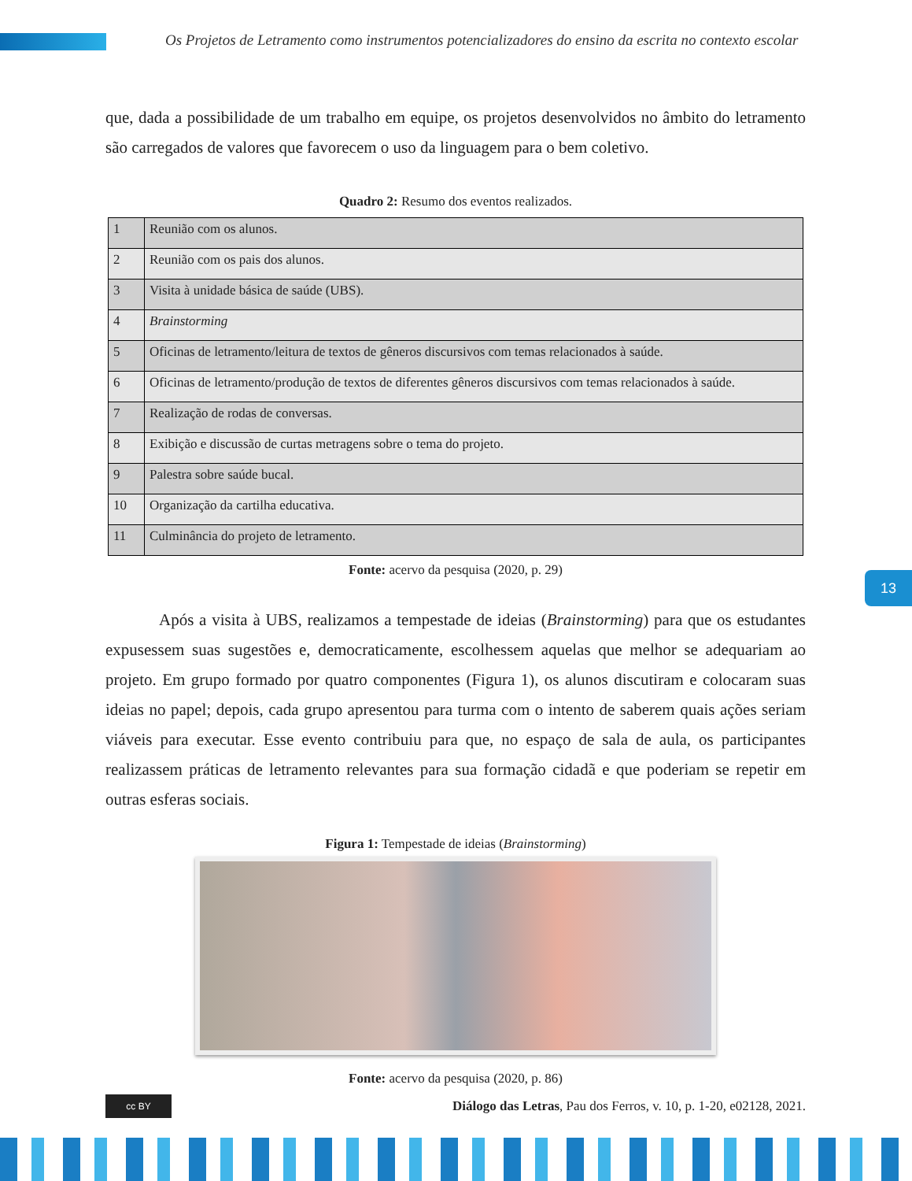Os Projetos de Letramento como instrumentos potencializadores do ensino da escrita no contexto escolar
que, dada a possibilidade de um trabalho em equipe, os projetos desenvolvidos no âmbito do letramento são carregados de valores que favorecem o uso da linguagem para o bem coletivo.
Quadro 2: Resumo dos eventos realizados.
| 1 | Reunião com os alunos. |
| 2 | Reunião com os pais dos alunos. |
| 3 | Visita à unidade básica de saúde (UBS). |
| 4 | Brainstorming |
| 5 | Oficinas de letramento/leitura de textos de gêneros discursivos com temas relacionados à saúde. |
| 6 | Oficinas de letramento/produção de textos de diferentes gêneros discursivos com temas relacionados à saúde. |
| 7 | Realização de rodas de conversas. |
| 8 | Exibição e discussão de curtas metragens sobre o tema do projeto. |
| 9 | Palestra sobre saúde bucal. |
| 10 | Organização da cartilha educativa. |
| 11 | Culminância do projeto de letramento. |
Fonte: acervo da pesquisa (2020, p. 29)
Após a visita à UBS, realizamos a tempestade de ideias (Brainstorming) para que os estudantes expusessem suas sugestões e, democraticamente, escolhessem aquelas que melhor se adequariam ao projeto. Em grupo formado por quatro componentes (Figura 1), os alunos discutiram e colocaram suas ideias no papel; depois, cada grupo apresentou para turma com o intento de saberem quais ações seriam viáveis para executar. Esse evento contribuiu para que, no espaço de sala de aula, os participantes realizassem práticas de letramento relevantes para sua formação cidadã e que poderiam se repetir em outras esferas sociais.
Figura 1: Tempestade de ideias (Brainstorming)
Fonte: acervo da pesquisa (2020, p. 86)
13
cc BY
Diálogo das Letras, Pau dos Ferros, v. 10, p. 1-20, e02128, 2021.